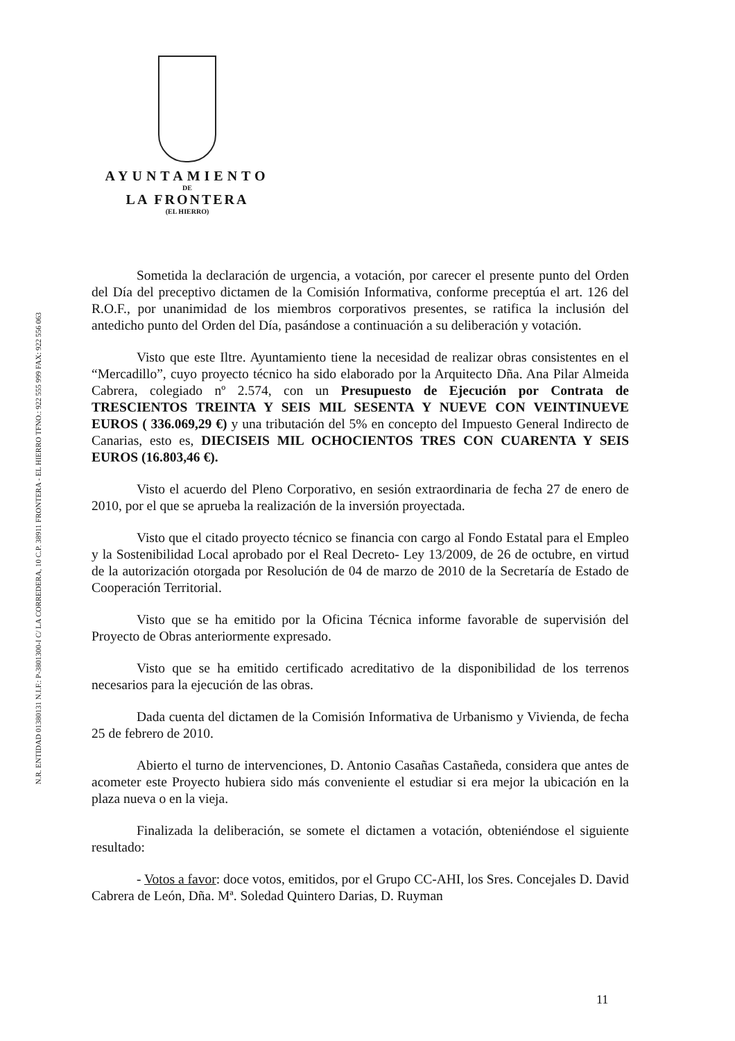AYUNTAMIENTO
DE
LA FRONTERA
(EL HIERRO)
N.R. ENTIDAD 01380131 N.I.F.: P-3801300-I C/ LA CORREDERA, 10 C.P. 38911 FRONTERA - EL HIERRO TFNO.: 922 555 999 FAX: 922 556 063
Sometida la declaración de urgencia, a votación, por carecer el presente punto del Orden del Día del preceptivo dictamen de la Comisión Informativa, conforme preceptúa el art. 126 del R.O.F., por unanimidad de los miembros corporativos presentes, se ratifica la inclusión del antedicho punto del Orden del Día, pasándose a continuación a su deliberación y votación.
Visto que este Iltre. Ayuntamiento tiene la necesidad de realizar obras consistentes en el “Mercadillo”, cuyo proyecto técnico ha sido elaborado por la Arquitecto Dña. Ana Pilar Almeida Cabrera, colegiado nº 2.574, con un Presupuesto de Ejecución por Contrata de TRESCIENTOS TREINTA Y SEIS MIL SESENTA Y NUEVE CON VEINTINUEVE EUROS ( 336.069,29 €) y una tributación del 5% en concepto del Impuesto General Indirecto de Canarias, esto es, DIECISEIS MIL OCHOCIENTOS TRES CON CUARENTA Y SEIS EUROS (16.803,46 €).
Visto el acuerdo del Pleno Corporativo, en sesión extraordinaria de fecha 27 de enero de 2010, por el que se aprueba la realización de la inversión proyectada.
Visto que el citado proyecto técnico se financia con cargo al Fondo Estatal para el Empleo y la Sostenibilidad Local aprobado por el Real Decreto- Ley 13/2009, de 26 de octubre, en virtud de la autorización otorgada por Resolución de 04 de marzo de 2010 de la Secretaría de Estado de Cooperación Territorial.
Visto que se ha emitido por la Oficina Técnica informe favorable de supervisión del Proyecto de Obras anteriormente expresado.
Visto que se ha emitido certificado acreditativo de la disponibilidad de los terrenos necesarios para la ejecución de las obras.
Dada cuenta del dictamen de la Comisión Informativa de Urbanismo y Vivienda, de fecha 25 de febrero de 2010.
Abierto el turno de intervenciones, D. Antonio Casañas Castañeda, considera que antes de acometer este Proyecto hubiera sido más conveniente el estudiar si era mejor la ubicación en la plaza nueva o en la vieja.
Finalizada la deliberación, se somete el dictamen a votación, obteniéndose el siguiente resultado:
- Votos a favor: doce votos, emitidos, por el Grupo CC-AHI, los Sres. Concejales D. David Cabrera de León, Dña. Mª. Soledad Quintero Darias, D. Ruyman
11